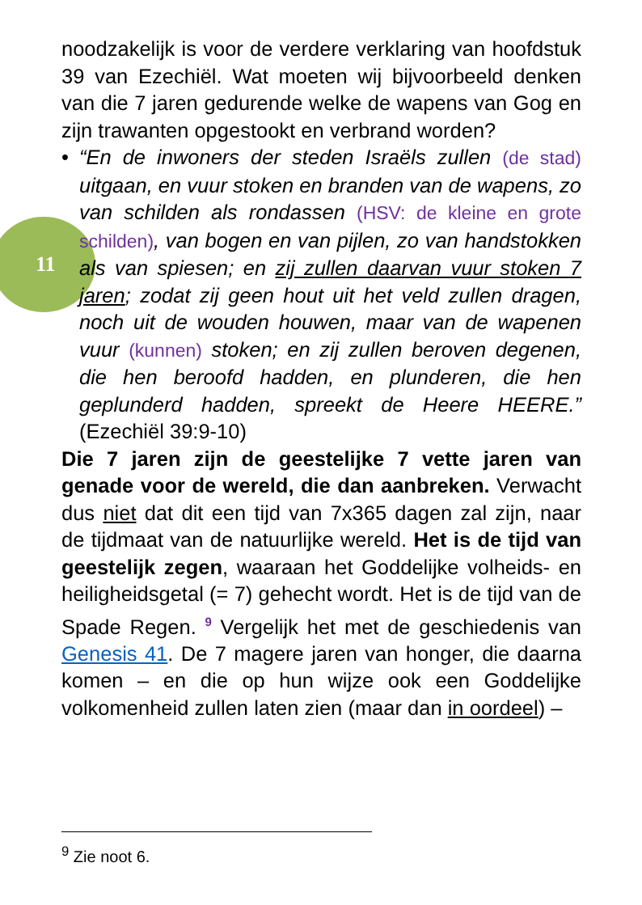11
noodzakelijk is voor de verdere verklaring van hoofdstuk 39 van Ezechiël. Wat moeten wij bijvoorbeeld denken van die 7 jaren gedurende welke de wapens van Gog en zijn trawanten opgestookt en verbrand worden?
• “En de inwoners der steden Israëls zullen (de stad) uitgaan, en vuur stoken en branden van de wapens, zo van schilden als rondassen (HSV: de kleine en grote schilden), van bogen en van pijlen, zo van handstokken als van spiesen; en zij zullen daarvan vuur stoken 7 jaren; zodat zij geen hout uit het veld zullen dragen, noch uit de wouden houwen, maar van de wapenen vuur (kunnen) stoken; en zij zullen beroven degenen, die hen beroofd hadden, en plunderen, die hen geplunderd hadden, spreekt de Heere HEERE.” (Ezechiël 39:9-10)
Die 7 jaren zijn de geestelijke 7 vette jaren van genade voor de wereld, die dan aanbreken. Verwacht dus niet dat dit een tijd van 7x365 dagen zal zijn, naar de tijdmaat van de natuurlijke wereld. Het is de tijd van geestelijk zegen, waaraan het Goddelijke volheids- en heiligheidsgetal (= 7) gehecht wordt. Het is de tijd van de Spade Regen. <sup>9</sup> Vergelijk het met de geschiedenis van Genesis 41. De 7 magere jaren van honger, die daarna komen – en die op hun wijze ook een Goddelijke volkomenheid zullen laten zien (maar dan in oordeel) –
<sup>9</sup> Zie noot 6.